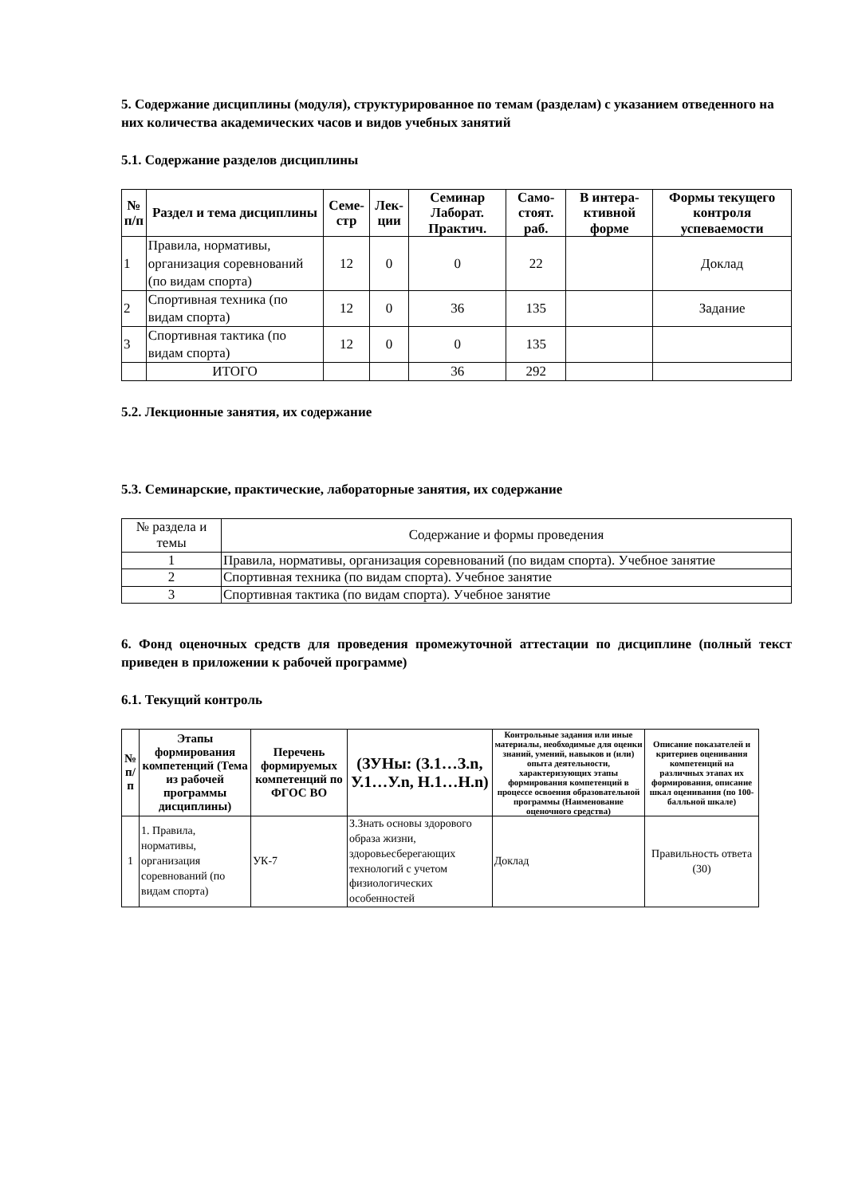5. Содержание дисциплины (модуля), структурированное по темам (разделам) с указанием отведенного на них количества академических часов и видов учебных занятий
5.1. Содержание разделов дисциплины
| № п/п | Раздел и тема дисциплины | Семе-стр | Лек-ции | Семинар Лаборат. Практич. | Само-стоят. раб. | В интера-ктивной форме | Формы текущего контроля успеваемости |
| --- | --- | --- | --- | --- | --- | --- | --- |
| 1 | Правила, нормативы, организация соревнований (по видам спорта) | 12 | 0 | 0 | 22 | | Доклад |
| 2 | Спортивная техника (по видам спорта) | 12 | 0 | 36 | 135 | | Задание |
| 3 | Спортивная тактика (по видам спорта) | 12 | 0 | 0 | 135 | | |
| | ИТОГО | | | 36 | 292 | | |
5.2. Лекционные занятия, их содержание
5.3. Семинарские, практические, лабораторные занятия, их содержание
| № раздела и темы | Содержание и формы проведения |
| 1 | Правила, нормативы, организация соревнований (по видам спорта). Учебное занятие |
| 2 | Спортивная техника (по видам спорта). Учебное занятие |
| 3 | Спортивная тактика (по видам спорта). Учебное занятие |
6. Фонд оценочных средств для проведения промежуточной аттестации по дисциплине (полный текст приведен в приложении к рабочей программе)
6.1. Текущий контроль
| № п/п | Этапы формирования компетенций (Тема из рабочей программы дисциплины) | Перечень формируемых компетенций по ФГОС ВО | (ЗУНы: (З.1…З.n, У.1…У.n, Н.1…Н.n) | Контрольные задания или иные материалы, необходимые для оценки знаний, умений, навыков и (или) опыта деятельности, характеризующих этапы формирования компетенций в процессе освоения образовательной программы (Наименование оценочного средства) | Описание показателей и критериев оценивания компетенций на различных этапах их формирования, описание шкал оценивания (по 100-балльной шкале) |
| --- | --- | --- | --- | --- | --- |
| 1 | 1. Правила, нормативы, организация соревнований (по видам спорта) | УК-7 | З.Знать основы здорового образа жизни, здоровьесберегающих технологий с учетом физиологических особенностей | Доклад | Правильность ответа (30) |